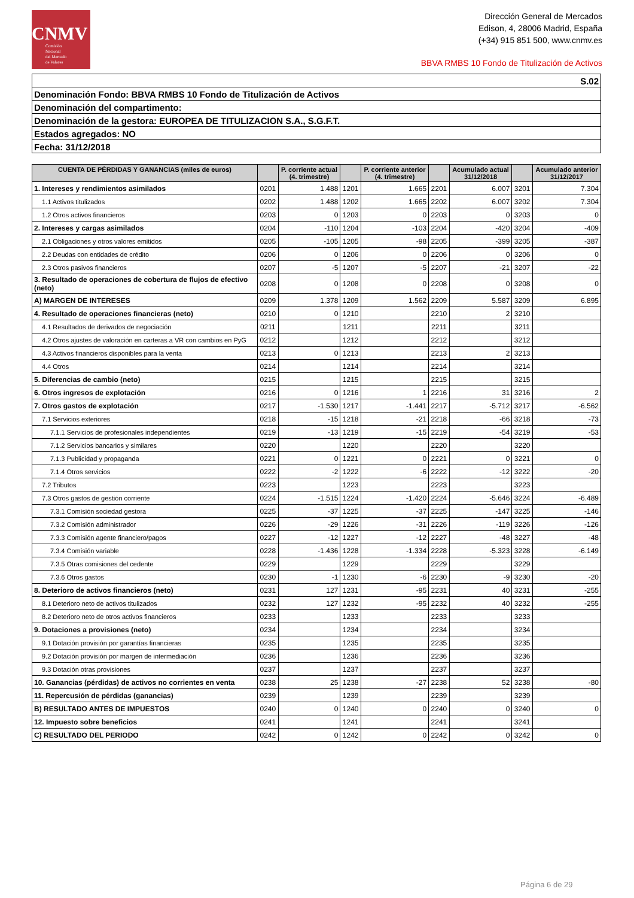CNMV
Comisión
Nacional
del Mercado
de Valores
Dirección General de Mercados
Edison, 4, 28006 Madrid, España
(+34) 915 851 500, www.cnmv.es
BBVA RMBS 10 Fondo de Titulización de Activos
S.02
Denominación Fondo: BBVA RMBS 10 Fondo de Titulización de Activos
Denominación del compartimento:
Denominación de la gestora: EUROPEA DE TITULIZACION S.A., S.G.F.T.
Estados agregados: NO
Fecha: 31/12/2018
| CUENTA DE PÉRDIDAS Y GANANCIAS (miles de euros) | | P. corriente actual (4. trimestre) | | P. corriente anterior (4. trimestre) | | Acumulado actual 31/12/2018 | | Acumulado anterior 31/12/2017 |
| --- | --- | --- | --- | --- | --- | --- | --- | --- |
| 1. Intereses y rendimientos asimilados | 0201 | 1.488 | 1201 | 1.665 | 2201 | 6.007 | 3201 | 7.304 |
| 1.1 Activos titulizados | 0202 | 1.488 | 1202 | 1.665 | 2202 | 6.007 | 3202 | 7.304 |
| 1.2 Otros activos financieros | 0203 | 0 | 1203 | 0 | 2203 | 0 | 3203 | 0 |
| 2. Intereses y cargas asimilados | 0204 | -110 | 1204 | -103 | 2204 | -420 | 3204 | -409 |
| 2.1 Obligaciones y otros valores emitidos | 0205 | -105 | 1205 | -98 | 2205 | -399 | 3205 | -387 |
| 2.2 Deudas con entidades de crédito | 0206 | 0 | 1206 | 0 | 2206 | 0 | 3206 | 0 |
| 2.3 Otros pasivos financieros | 0207 | -5 | 1207 | -5 | 2207 | -21 | 3207 | -22 |
| 3. Resultado de operaciones de cobertura de flujos de efectivo (neto) | 0208 | 0 | 1208 | 0 | 2208 | 0 | 3208 | 0 |
| A) MARGEN DE INTERESES | 0209 | 1.378 | 1209 | 1.562 | 2209 | 5.587 | 3209 | 6.895 |
| 4. Resultado de operaciones financieras (neto) | 0210 | 0 | 1210 | | 2210 | 2 | 3210 | |
| 4.1 Resultados de derivados de negociación | 0211 | | 1211 | | 2211 | | 3211 | |
| 4.2 Otros ajustes de valoración en carteras a VR con cambios en PyG | 0212 | | 1212 | | 2212 | | 3212 | |
| 4.3 Activos financieros disponibles para la venta | 0213 | 0 | 1213 | | 2213 | 2 | 3213 | |
| 4.4 Otros | 0214 | | 1214 | | 2214 | | 3214 | |
| 5. Diferencias de cambio (neto) | 0215 | | 1215 | | 2215 | | 3215 | |
| 6. Otros ingresos de explotación | 0216 | 0 | 1216 | 1 | 2216 | 31 | 3216 | 2 |
| 7. Otros gastos de explotación | 0217 | -1.530 | 1217 | -1.441 | 2217 | -5.712 | 3217 | -6.562 |
| 7.1 Servicios exteriores | 0218 | -15 | 1218 | -21 | 2218 | -66 | 3218 | -73 |
| 7.1.1 Servicios de profesionales independientes | 0219 | -13 | 1219 | -15 | 2219 | -54 | 3219 | -53 |
| 7.1.2 Servicios bancarios y similares | 0220 | | 1220 | | 2220 | | 3220 | |
| 7.1.3 Publicidad y propaganda | 0221 | 0 | 1221 | 0 | 2221 | 0 | 3221 | 0 |
| 7.1.4 Otros servicios | 0222 | -2 | 1222 | -6 | 2222 | -12 | 3222 | -20 |
| 7.2 Tributos | 0223 | | 1223 | | 2223 | | 3223 | |
| 7.3 Otros gastos de gestión corriente | 0224 | -1.515 | 1224 | -1.420 | 2224 | -5.646 | 3224 | -6.489 |
| 7.3.1 Comisión sociedad gestora | 0225 | -37 | 1225 | -37 | 2225 | -147 | 3225 | -146 |
| 7.3.2 Comisión administrador | 0226 | -29 | 1226 | -31 | 2226 | -119 | 3226 | -126 |
| 7.3.3 Comisión agente financiero/pagos | 0227 | -12 | 1227 | -12 | 2227 | -48 | 3227 | -48 |
| 7.3.4 Comisión variable | 0228 | -1.436 | 1228 | -1.334 | 2228 | -5.323 | 3228 | -6.149 |
| 7.3.5 Otras comisiones del cedente | 0229 | | 1229 | | 2229 | | 3229 | |
| 7.3.6 Otros gastos | 0230 | -1 | 1230 | -6 | 2230 | -9 | 3230 | -20 |
| 8. Deterioro de activos financieros (neto) | 0231 | 127 | 1231 | -95 | 2231 | 40 | 3231 | -255 |
| 8.1 Deterioro neto de activos titulizados | 0232 | 127 | 1232 | -95 | 2232 | 40 | 3232 | -255 |
| 8.2 Deterioro neto de otros activos financieros | 0233 | | 1233 | | 2233 | | 3233 | |
| 9. Dotaciones a provisiones (neto) | 0234 | | 1234 | | 2234 | | 3234 | |
| 9.1 Dotación provisión por garantías financieras | 0235 | | 1235 | | 2235 | | 3235 | |
| 9.2 Dotación provisión por margen de intermediación | 0236 | | 1236 | | 2236 | | 3236 | |
| 9.3 Dotación otras provisiones | 0237 | | 1237 | | 2237 | | 3237 | |
| 10. Ganancias (pérdidas) de activos no corrientes en venta | 0238 | 25 | 1238 | -27 | 2238 | 52 | 3238 | -80 |
| 11. Repercusión de pérdidas (ganancias) | 0239 | | 1239 | | 2239 | | 3239 | |
| B) RESULTADO ANTES DE IMPUESTOS | 0240 | 0 | 1240 | 0 | 2240 | 0 | 3240 | 0 |
| 12. Impuesto sobre beneficios | 0241 | | 1241 | | 2241 | | 3241 | |
| C) RESULTADO DEL PERIODO | 0242 | 0 | 1242 | 0 | 2242 | 0 | 3242 | 0 |
Página 6 de 29